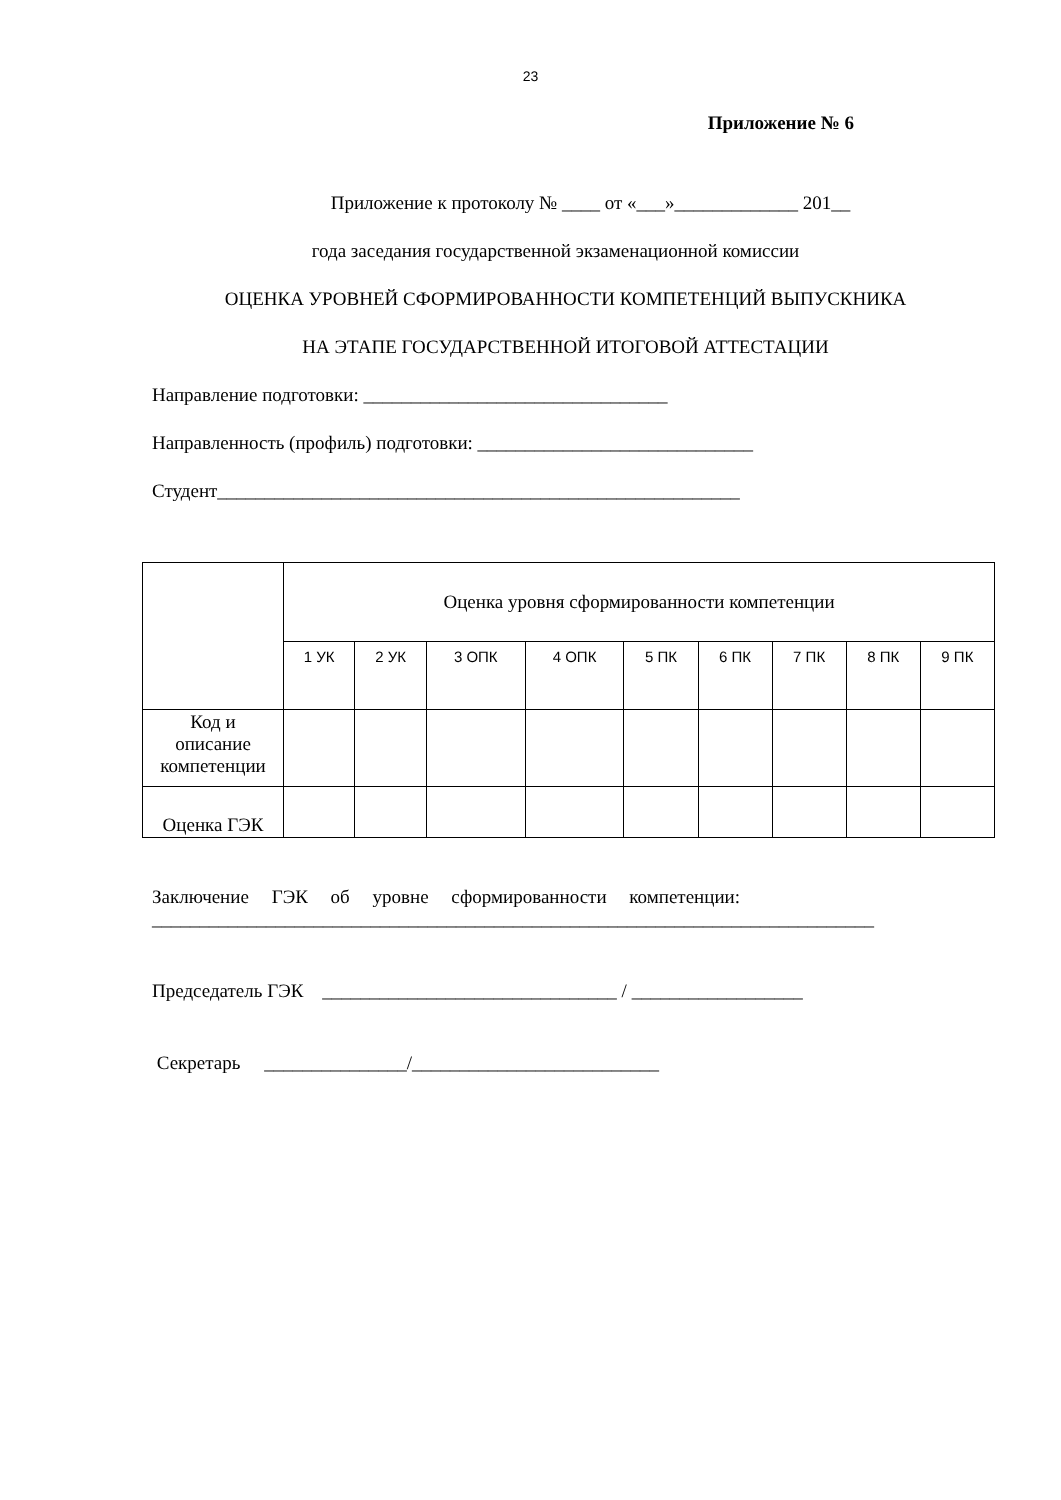23
Приложение № 6
Приложение к протоколу № ____ от «___»_____________ 201__
года заседания государственной экзаменационной комиссии
ОЦЕНКА УРОВНЕЙ СФОРМИРОВАННОСТИ КОМПЕТЕНЦИЙ ВЫПУСКНИКА
НА ЭТАПЕ ГОСУДАРСТВЕННОЙ ИТОГОВОЙ АТТЕСТАЦИИ
Направление подготовки: ________________________________
Направленность (профиль) подготовки: _____________________________
Студент_______________________________________________________
| | Оценка уровня сформированности компетенции | | | | | | | | |
| | 1 УК | 2 УК | 3 ОПК | 4 ОПК | 5 ПК | 6 ПК | 7 ПК | 8 ПК | 9 ПК |
| Код и описание компетенции | | | | | | | | | |
| Оценка ГЭК | | | | | | | | | |
Заключение ГЭК об уровне сформированности компетенции:
____________________________________________________________________________
Председатель ГЭК _______________________________ / __________________
Секретарь _______________/__________________________